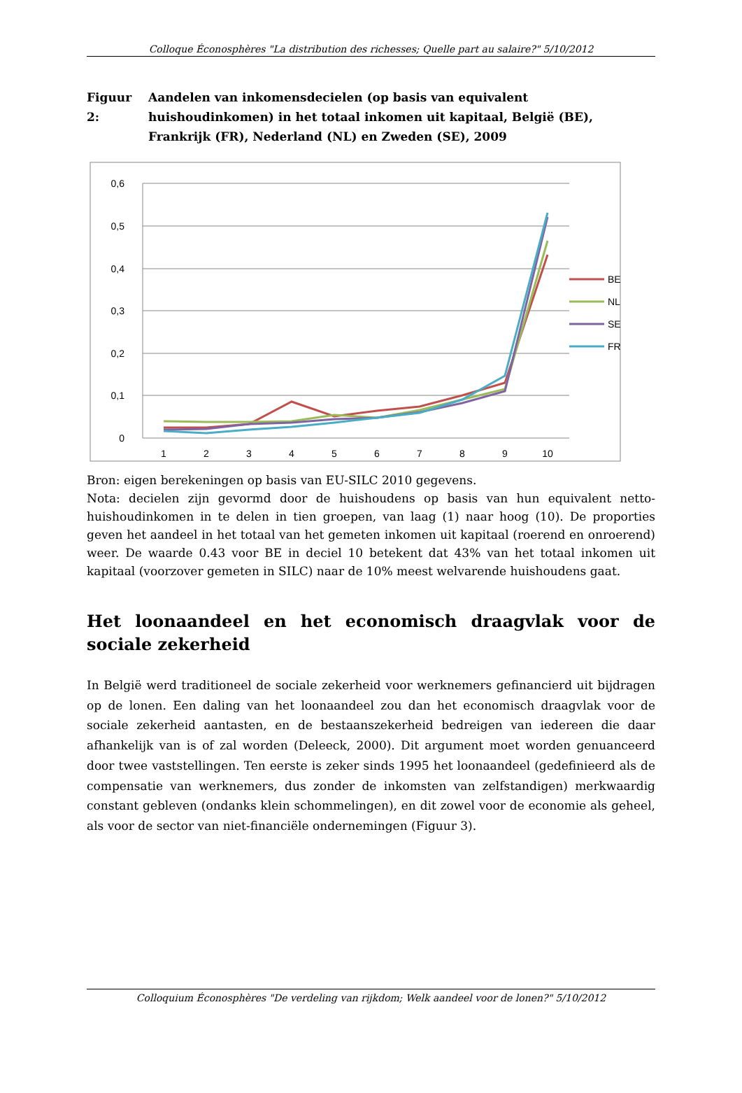Colloque Éconosphères "La distribution des richesses; Quelle part au salaire?" 5/10/2012
Figuur 2:
Aandelen van inkomensdecielen (op basis van equivalent huishoudinkomen) in het totaal inkomen uit kapitaal, België (BE), Frankrijk (FR), Nederland (NL) en Zweden (SE), 2009
0,6
0,5
0,4
0,3
0,2
0,1
0
1
2
3
4
5
6
7
8
9
10
BE
NL
SE
FR
Bron: eigen berekeningen op basis van EU-SILC 2010 gegevens.
Nota: decielen zijn gevormd door de huishoudens op basis van hun equivalent netto-huishoudinkomen in te delen in tien groepen, van laag (1) naar hoog (10). De proporties geven het aandeel in het totaal van het gemeten inkomen uit kapitaal (roerend en onroerend) weer. De waarde 0.43 voor BE in deciel 10 betekent dat 43% van het totaal inkomen uit kapitaal (voorzover gemeten in SILC) naar de 10% meest welvarende huishoudens gaat.
Het loonaandeel en het economisch draagvlak voor de sociale zekerheid
In België werd traditioneel de sociale zekerheid voor werknemers gefinancierd uit bijdragen op de lonen. Een daling van het loonaandeel zou dan het economisch draagvlak voor de sociale zekerheid aantasten, en de bestaanszekerheid bedreigen van iedereen die daar afhankelijk van is of zal worden (Deleeck, 2000). Dit argument moet worden genuanceerd door twee vaststellingen. Ten eerste is zeker sinds 1995 het loonaandeel (gedefinieerd als de compensatie van werknemers, dus zonder de inkomsten van zelfstandigen) merkwaardig constant gebleven (ondanks klein schommelingen), en dit zowel voor de economie als geheel, als voor de sector van niet-financiële ondernemingen (Figuur 3).
Colloquium Éconosphères "De verdeling van rijkdom; Welk aandeel voor de lonen?" 5/10/2012